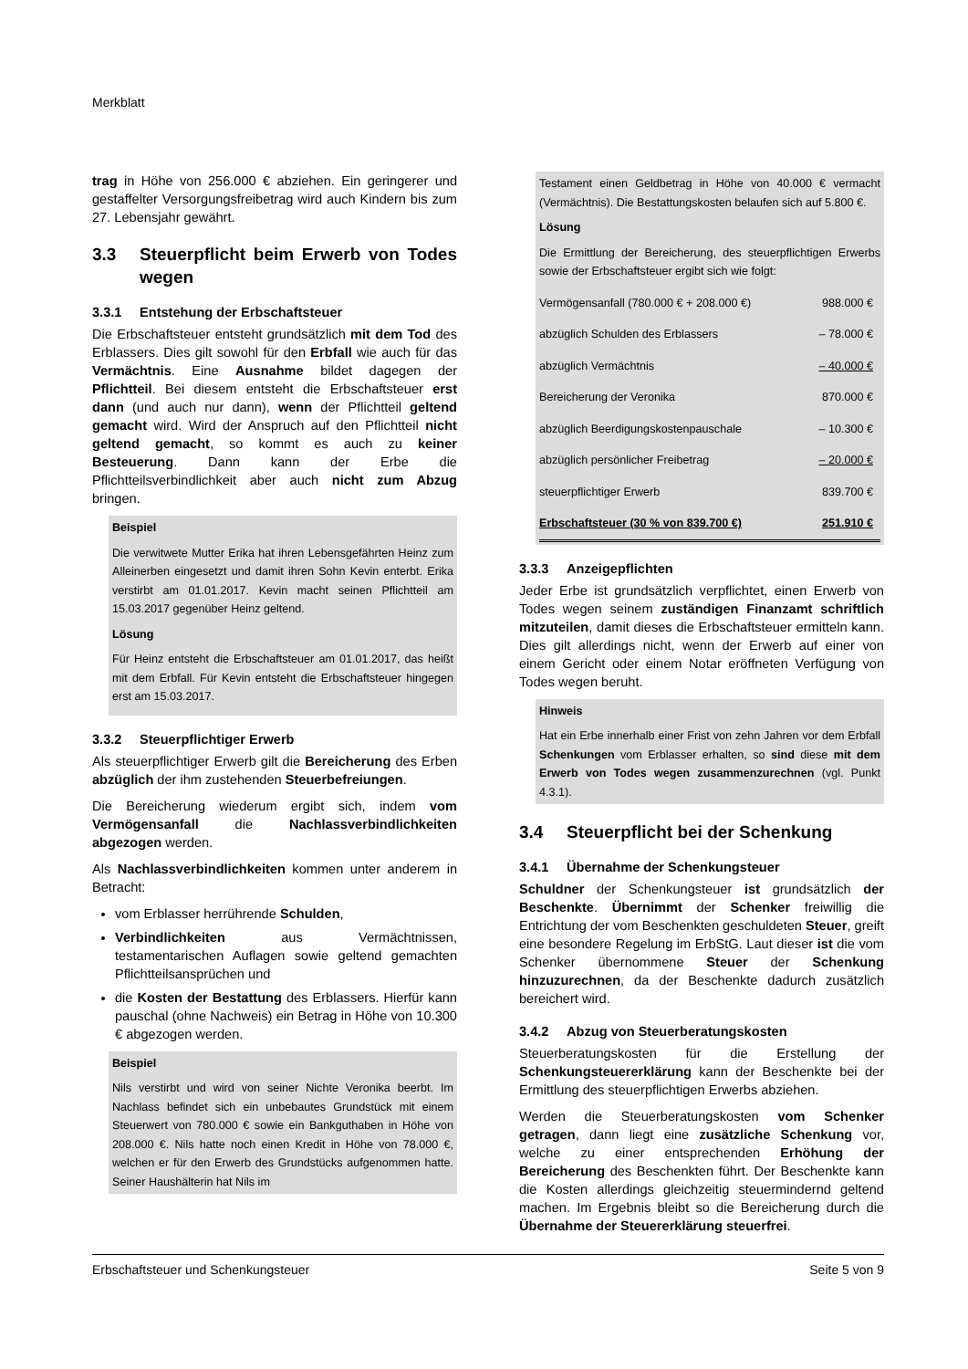Merkblatt
trag in Höhe von 256.000 € abziehen. Ein geringerer und gestaffelter Versorgungsfreibetrag wird auch Kindern bis zum 27. Lebensjahr gewährt.
3.3 Steuerpflicht beim Erwerb von Todes wegen
3.3.1 Entstehung der Erbschaftsteuer
Die Erbschaftsteuer entsteht grundsätzlich mit dem Tod des Erblassers. Dies gilt sowohl für den Erbfall wie auch für das Vermächtnis. Eine Ausnahme bildet dagegen der Pflichtteil. Bei diesem entsteht die Erbschaftsteuer erst dann (und auch nur dann), wenn der Pflichtteil geltend gemacht wird. Wird der Anspruch auf den Pflichtteil nicht geltend gemacht, so kommt es auch zu keiner Besteuerung. Dann kann der Erbe die Pflichtteilsverbindlichkeit aber auch nicht zum Abzug bringen.
Beispiel
Die verwitwete Mutter Erika hat ihren Lebensgefährten Heinz zum Alleinerben eingesetzt und damit ihren Sohn Kevin enterbt. Erika verstirbt am 01.01.2017. Kevin macht seinen Pflichtteil am 15.03.2017 gegenüber Heinz geltend.
Lösung
Für Heinz entsteht die Erbschaftsteuer am 01.01.2017, das heißt mit dem Erbfall. Für Kevin entsteht die Erbschaftsteuer hingegen erst am 15.03.2017.
3.3.2 Steuerpflichtiger Erwerb
Als steuerpflichtiger Erwerb gilt die Bereicherung des Erben abzüglich der ihm zustehenden Steuerbefreiungen.
Die Bereicherung wiederum ergibt sich, indem vom Vermögensanfall die Nachlassverbindlichkeiten abgezogen werden.
Als Nachlassverbindlichkeiten kommen unter anderem in Betracht:
vom Erblasser herrührende Schulden,
Verbindlichkeiten aus Vermächtnissen, testamentarischen Auflagen sowie geltend gemachten Pflichtteilsansprüchen und
die Kosten der Bestattung des Erblassers. Hierfür kann pauschal (ohne Nachweis) ein Betrag in Höhe von 10.300 € abgezogen werden.
Beispiel
Nils verstirbt und wird von seiner Nichte Veronika beerbt. Im Nachlass befindet sich ein unbebautes Grundstück mit einem Steuerwert von 780.000 € sowie ein Bankguthaben in Höhe von 208.000 €. Nils hatte noch einen Kredit in Höhe von 78.000 €, welchen er für den Erwerb des Grundstücks aufgenommen hatte. Seiner Haushälterin hat Nils im
Testament einen Geldbetrag in Höhe von 40.000 € vermacht (Vermächtnis). Die Bestattungskosten belaufen sich auf 5.800 €.
Lösung
Die Ermittlung der Bereicherung, des steuerpflichtigen Erwerbs sowie der Erbschaftsteuer ergibt sich wie folgt:
| Vermögensanfall (780.000 € + 208.000 €) | 988.000 € |
| abzüglich Schulden des Erblassers | – 78.000 € |
| abzüglich Vermächtnis | – 40.000 € |
| Bereicherung der Veronika | 870.000 € |
| abzüglich Beerdigungskostenpauschale | – 10.300 € |
| abzüglich persönlicher Freibetrag | – 20.000 € |
| steuerpflichtiger Erwerb | 839.700 € |
| Erbschaftsteuer (30 % von 839.700 €) | 251.910 € |
3.3.3 Anzeigepflichten
Jeder Erbe ist grundsätzlich verpflichtet, einen Erwerb von Todes wegen seinem zuständigen Finanzamt schriftlich mitzuteilen, damit dieses die Erbschaftsteuer ermitteln kann. Dies gilt allerdings nicht, wenn der Erwerb auf einer von einem Gericht oder einem Notar eröffneten Verfügung von Todes wegen beruht.
Hinweis
Hat ein Erbe innerhalb einer Frist von zehn Jahren vor dem Erbfall Schenkungen vom Erblasser erhalten, so sind diese mit dem Erwerb von Todes wegen zusammenzurechnen (vgl. Punkt 4.3.1).
3.4 Steuerpflicht bei der Schenkung
3.4.1 Übernahme der Schenkungsteuer
Schuldner der Schenkungsteuer ist grundsätzlich der Beschenkte. Übernimmt der Schenker freiwillig die Entrichtung der vom Beschenkten geschuldeten Steuer, greift eine besondere Regelung im ErbStG. Laut dieser ist die vom Schenker übernommene Steuer der Schenkung hinzuzurechnen, da der Beschenkte dadurch zusätzlich bereichert wird.
3.4.2 Abzug von Steuerberatungskosten
Steuerberatungskosten für die Erstellung der Schenkungsteuererklärung kann der Beschenkte bei der Ermittlung des steuerpflichtigen Erwerbs abziehen.
Werden die Steuerberatungskosten vom Schenker getragen, dann liegt eine zusätzliche Schenkung vor, welche zu einer entsprechenden Erhöhung der Bereicherung des Beschenkten führt. Der Beschenkte kann die Kosten allerdings gleichzeitig steuermindernd geltend machen. Im Ergebnis bleibt so die Bereicherung durch die Übernahme der Steuererklärung steuerfrei.
Erbschaftsteuer und Schenkungsteuer Seite 5 von 9